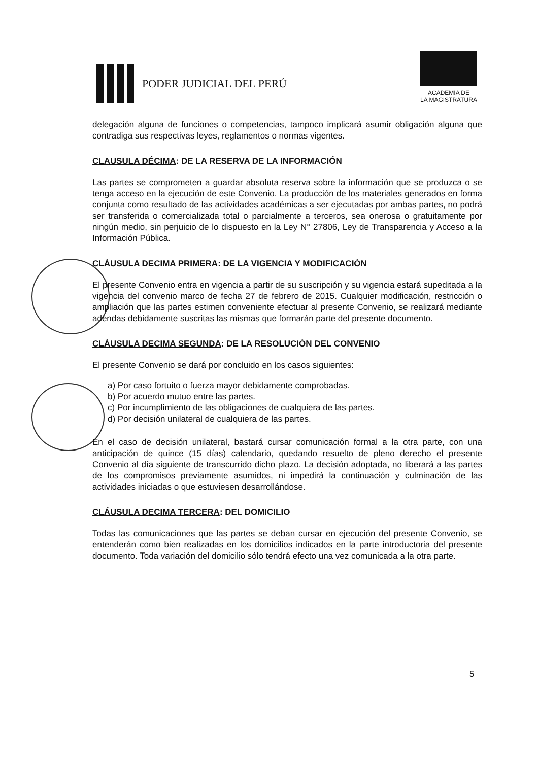PODER JUDICIAL DEL PERÚ
ACADEMIA DE
LA MAGISTRATURA
delegación alguna de funciones o competencias, tampoco implicará asumir obligación alguna que contradiga sus respectivas leyes, reglamentos o normas vigentes.
CLAUSULA DÉCIMA: DE LA RESERVA DE LA INFORMACIÓN
Las partes se comprometen a guardar absoluta reserva sobre la información que se produzca o se tenga acceso en la ejecución de este Convenio. La producción de los materiales generados en forma conjunta como resultado de las actividades académicas a ser ejecutadas por ambas partes, no podrá ser transferida o comercializada total o parcialmente a terceros, sea onerosa o gratuitamente por ningún medio, sin perjuicio de lo dispuesto en la Ley N° 27806, Ley de Transparencia y Acceso a la Información Pública.
CLÁUSULA DECIMA PRIMERA: DE LA VIGENCIA Y MODIFICACIÓN
El presente Convenio entra en vigencia a partir de su suscripción y su vigencia estará supeditada a la vigencia del convenio marco de fecha 27 de febrero de 2015. Cualquier modificación, restricción o ampliación que las partes estimen conveniente efectuar al presente Convenio, se realizará mediante adendas debidamente suscritas las mismas que formarán parte del presente documento.
CLÁUSULA DECIMA SEGUNDA: DE LA RESOLUCIÓN DEL CONVENIO
El presente Convenio se dará por concluido en los casos siguientes:
a) Por caso fortuito o fuerza mayor debidamente comprobadas.
b) Por acuerdo mutuo entre las partes.
c) Por incumplimiento de las obligaciones de cualquiera de las partes.
d) Por decisión unilateral de cualquiera de las partes.
En el caso de decisión unilateral, bastará cursar comunicación formal a la otra parte, con una anticipación de quince (15 días) calendario, quedando resuelto de pleno derecho el presente Convenio al día siguiente de transcurrido dicho plazo. La decisión adoptada, no liberará a las partes de los compromisos previamente asumidos, ni impedirá la continuación y culminación de las actividades iniciadas o que estuviesen desarrollándose.
CLÁUSULA DECIMA TERCERA: DEL DOMICILIO
Todas las comunicaciones que las partes se deban cursar en ejecución del presente Convenio, se entenderán como bien realizadas en los domicilios indicados en la parte introductoria del presente documento. Toda variación del domicilio sólo tendrá efecto una vez comunicada a la otra parte.
5